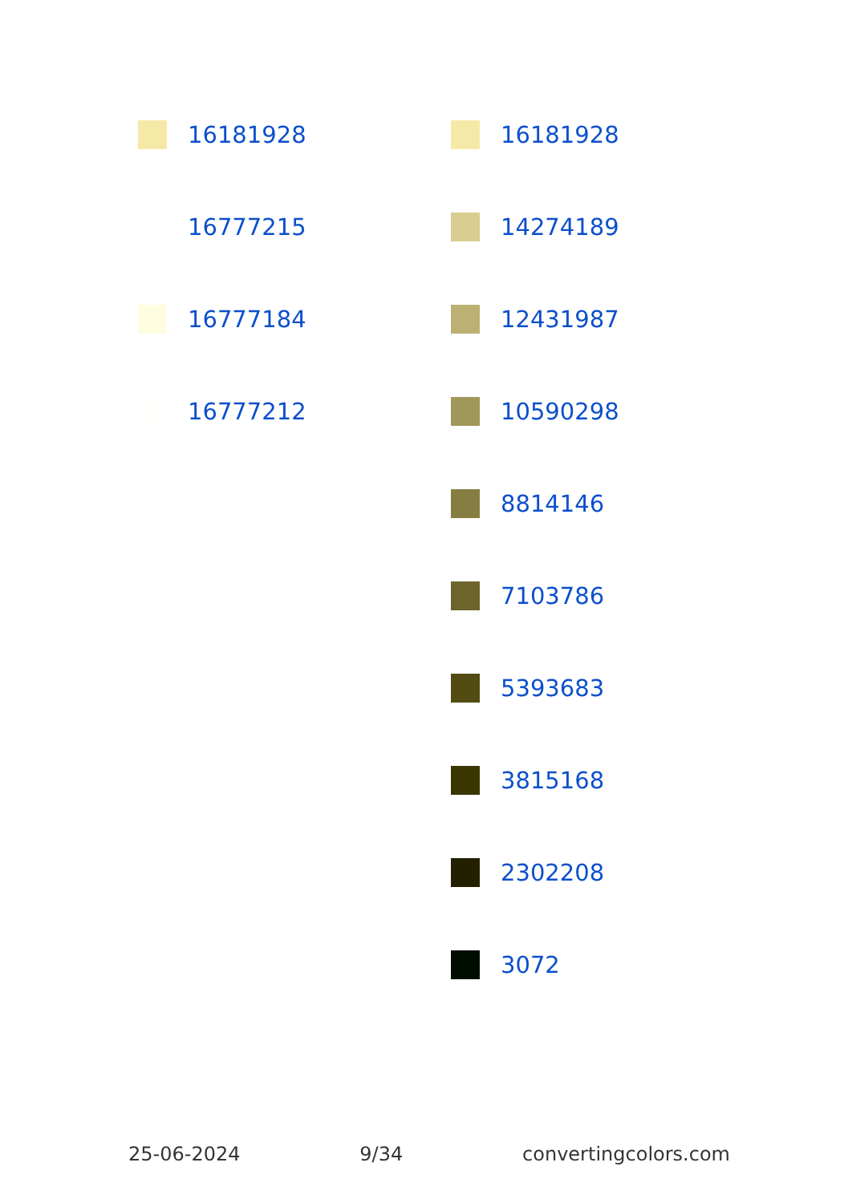16181928
16777215
16777184
16777212
16181928
14274189
12431987
10590298
8814146
7103786
5393683
3815168
2302208
3072
25-06-2024 9/34 convertingcolors.com